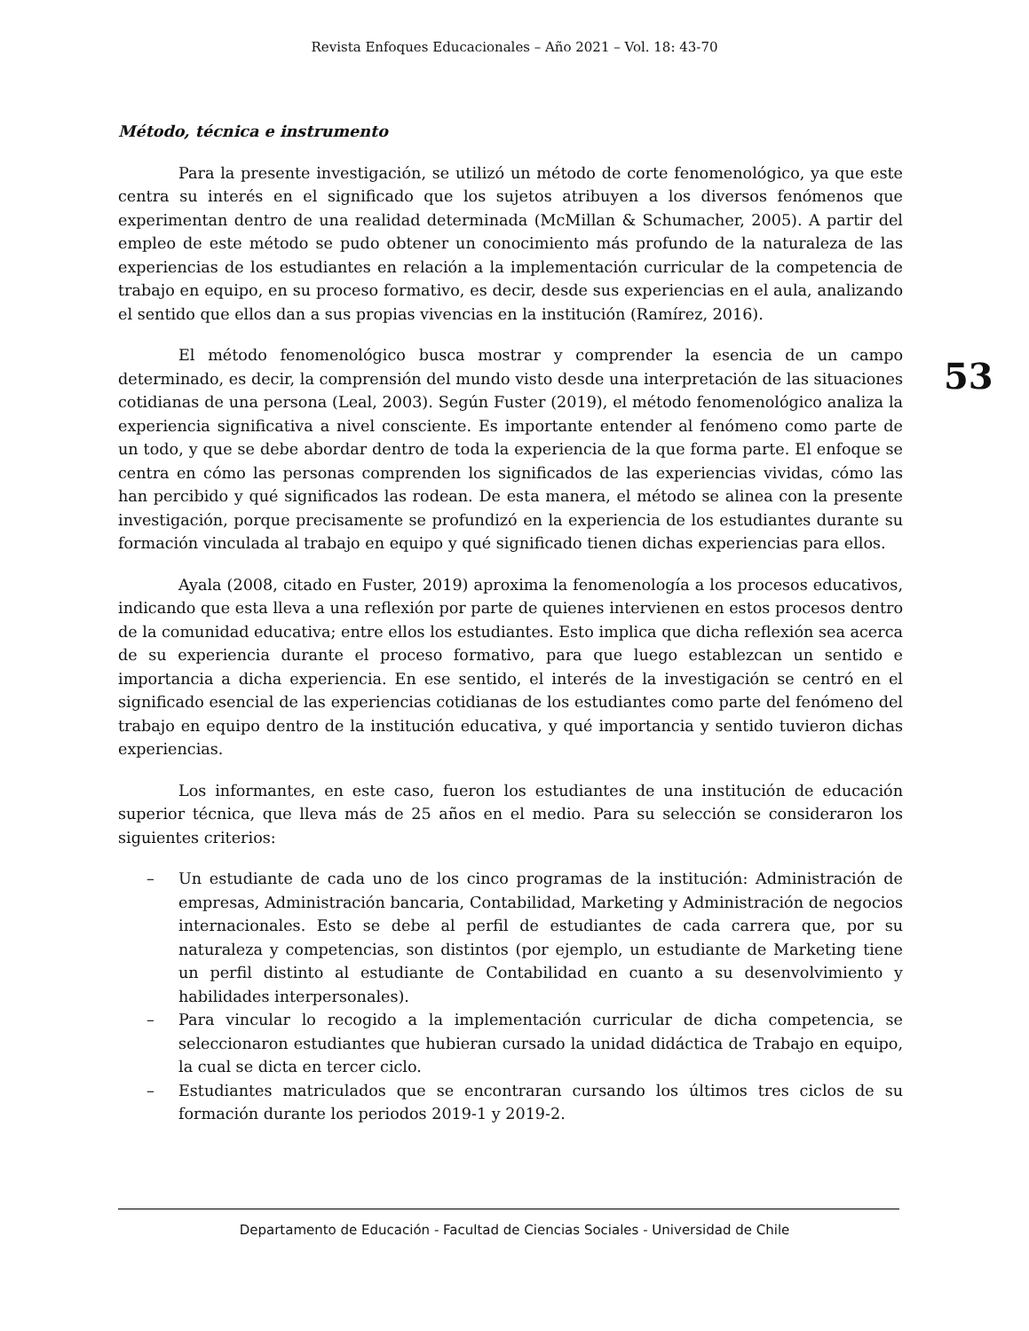Revista Enfoques Educacionales – Año 2021 – Vol. 18: 43-70
Método, técnica e instrumento
Para la presente investigación, se utilizó un método de corte fenomenológico, ya que este centra su interés en el significado que los sujetos atribuyen a los diversos fenómenos que experimentan dentro de una realidad determinada (McMillan & Schumacher, 2005). A partir del empleo de este método se pudo obtener un conocimiento más profundo de la naturaleza de las experiencias de los estudiantes en relación a la implementación curricular de la competencia de trabajo en equipo, en su proceso formativo, es decir, desde sus experiencias en el aula, analizando el sentido que ellos dan a sus propias vivencias en la institución (Ramírez, 2016).
El método fenomenológico busca mostrar y comprender la esencia de un campo determinado, es decir, la comprensión del mundo visto desde una interpretación de las situaciones cotidianas de una persona (Leal, 2003). Según Fuster (2019), el método fenomenológico analiza la experiencia significativa a nivel consciente. Es importante entender al fenómeno como parte de un todo, y que se debe abordar dentro de toda la experiencia de la que forma parte. El enfoque se centra en cómo las personas comprenden los significados de las experiencias vividas, cómo las han percibido y qué significados las rodean. De esta manera, el método se alinea con la presente investigación, porque precisamente se profundizó en la experiencia de los estudiantes durante su formación vinculada al trabajo en equipo y qué significado tienen dichas experiencias para ellos.
Ayala (2008, citado en Fuster, 2019) aproxima la fenomenología a los procesos educativos, indicando que esta lleva a una reflexión por parte de quienes intervienen en estos procesos dentro de la comunidad educativa; entre ellos los estudiantes. Esto implica que dicha reflexión sea acerca de su experiencia durante el proceso formativo, para que luego establezcan un sentido e importancia a dicha experiencia. En ese sentido, el interés de la investigación se centró en el significado esencial de las experiencias cotidianas de los estudiantes como parte del fenómeno del trabajo en equipo dentro de la institución educativa, y qué importancia y sentido tuvieron dichas experiencias.
Los informantes, en este caso, fueron los estudiantes de una institución de educación superior técnica, que lleva más de 25 años en el medio. Para su selección se consideraron los siguientes criterios:
– Un estudiante de cada uno de los cinco programas de la institución: Administración de empresas, Administración bancaria, Contabilidad, Marketing y Administración de negocios internacionales. Esto se debe al perfil de estudiantes de cada carrera que, por su naturaleza y competencias, son distintos (por ejemplo, un estudiante de Marketing tiene un perfil distinto al estudiante de Contabilidad en cuanto a su desenvolvimiento y habilidades interpersonales).
– Para vincular lo recogido a la implementación curricular de dicha competencia, se seleccionaron estudiantes que hubieran cursado la unidad didáctica de Trabajo en equipo, la cual se dicta en tercer ciclo.
– Estudiantes matriculados que se encontraran cursando los últimos tres ciclos de su formación durante los periodos 2019-1 y 2019-2.
53
Departamento de Educación - Facultad de Ciencias Sociales - Universidad de Chile